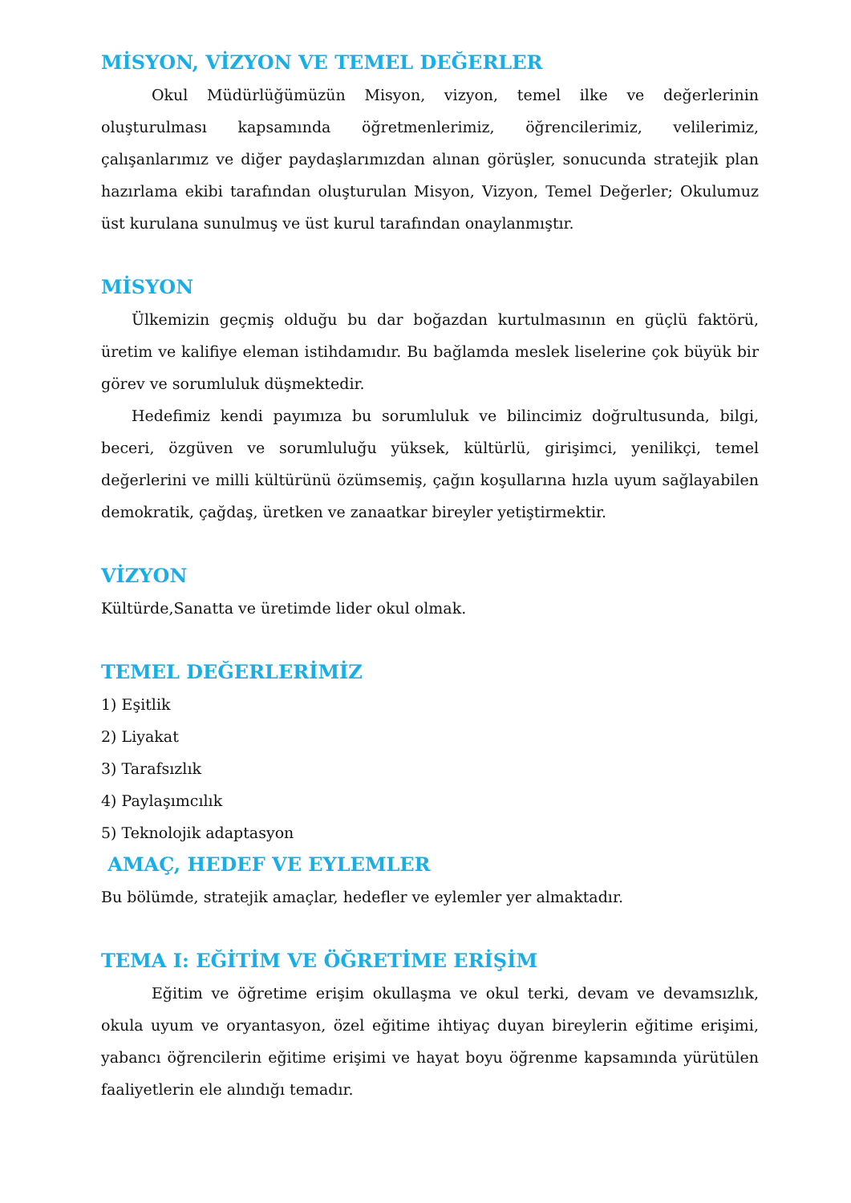MİSYON, VİZYON VE TEMEL DEĞERLER
Okul Müdürlüğümüzün Misyon, vizyon, temel ilke ve değerlerinin oluşturulması kapsamında öğretmenlerimiz, öğrencilerimiz, velilerimiz, çalışanlarımız ve diğer paydaşlarımızdan alınan görüşler, sonucunda stratejik plan hazırlama ekibi tarafından oluşturulan Misyon, Vizyon, Temel Değerler; Okulumuz üst kurulana sunulmuş ve üst kurul tarafından onaylanmıştır.
MİSYON
Ülkemizin geçmiş olduğu bu dar boğazdan kurtulmasının en güçlü faktörü, üretim ve kalifiye eleman istihdamıdır. Bu bağlamda meslek liselerine çok büyük bir görev ve sorumluluk düşmektedir.
Hedefimiz kendi payımıza bu sorumluluk ve bilincimiz doğrultusunda, bilgi, beceri, özgüven ve sorumluluğu yüksek, kültürlü, girişimci, yenilikçi, temel değerlerini ve milli kültürünü özümsemiş, çağın koşullarına hızla uyum sağlayabilen demokratik, çağdaş, üretken ve zanaatkar bireyler yetiştirmektir.
VİZYON
Kültürde,Sanatta ve üretimde lider okul olmak.
TEMEL DEĞERLERİMİZ
1) Eşitlik
2) Liyakat
3) Tarafsızlık
4) Paylaşımcılık
5) Teknolojik adaptasyon
AMAÇ, HEDEF VE EYLEMLER
Bu bölümde, stratejik amaçlar, hedefler ve eylemler yer almaktadır.
TEMA I: EĞİTİM VE ÖĞRETİME ERİŞİM
Eğitim ve öğretime erişim okullaşma ve okul terki, devam ve devamsızlık, okula uyum ve oryantasyon, özel eğitime ihtiyaç duyan bireylerin eğitime erişimi, yabancı öğrencilerin eğitime erişimi ve hayat boyu öğrenme kapsamında yürütülen faaliyetlerin ele alındığı temadır.